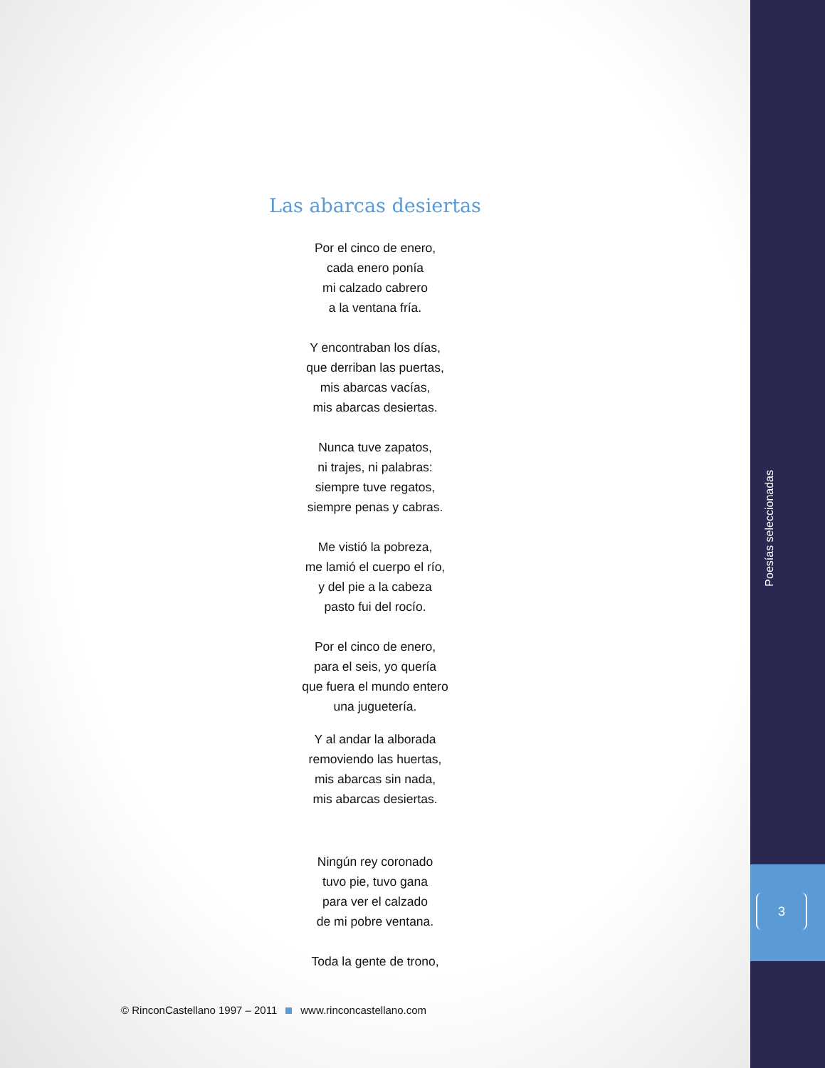Las abarcas desiertas
Por el cinco de enero,
cada enero ponía
mi calzado cabrero
a la ventana fría.
Y encontraban los días,
que derriban las puertas,
mis abarcas vacías,
mis abarcas desiertas.
Nunca tuve zapatos,
ni trajes, ni palabras:
siempre tuve regatos,
siempre penas y cabras.
Me vistió la pobreza,
me lamió el cuerpo el río,
y del pie a la cabeza
pasto fui del rocío.
Por el cinco de enero,
para el seis, yo quería
que fuera el mundo entero
una juguetería.
Y al andar la alborada
removiendo las huertas,
mis abarcas sin nada,
mis abarcas desiertas.
Ningún rey coronado
tuvo pie, tuvo gana
para ver el calzado
de mi pobre ventana.
Toda la gente de trono,
© RinconCastellano 1997 – 2011 www.rinconcastellano.com
Poesías seleccionadas
3